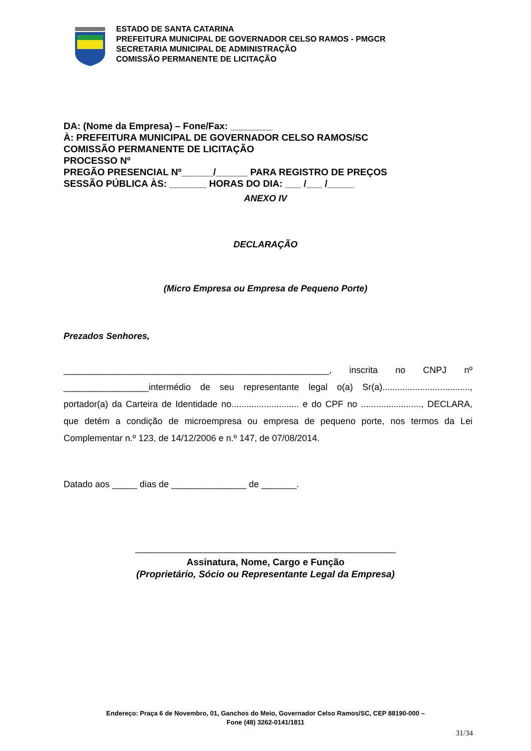ESTADO DE SANTA CATARINA
PREFEITURA MUNICIPAL DE GOVERNADOR CELSO RAMOS - PMGCR
SECRETARIA MUNICIPAL DE ADMINISTRAÇÃO
COMISSÃO PERMANENTE DE LICITAÇÃO
DA: (Nome da Empresa) – Fone/Fax: ________
À: PREFEITURA MUNICIPAL DE GOVERNADOR CELSO RAMOS/SC
COMISSÃO PERMANENTE DE LICITAÇÃO
PROCESSO Nº
PREGÃO PRESENCIAL Nº______/______ PARA REGISTRO DE PREÇOS
SESSÃO PÚBLICA ÀS: _______ HORAS DO DIA: ___ /___ /_____
ANEXO IV
DECLARAÇÃO
(Micro Empresa ou Empresa de Pequeno Porte)
Prezados Senhores,
_____________________________________________________, inscrita no CNPJ nº _________________intermédio de seu representante legal o(a) Sr(a)..................................., portador(a) da Carteira de Identidade no........................... e do CPF no ........................, DECLARA, que detém a condição de microempresa ou empresa de pequeno porte, nos termos da Lei Complementar n.º 123, de 14/12/2006 e n.º 147, de 07/08/2014.
Datado aos _____ dias de _______________ de _______.
____________________________________________________
Assinatura, Nome, Cargo e Função
(Proprietário, Sócio ou Representante Legal da Empresa)
Endereço: Praça 6 de Novembro, 01, Ganchos do Meio, Governador Celso Ramos/SC, CEP 88190-000 –
Fone (48) 3262-0141/1811
31/34